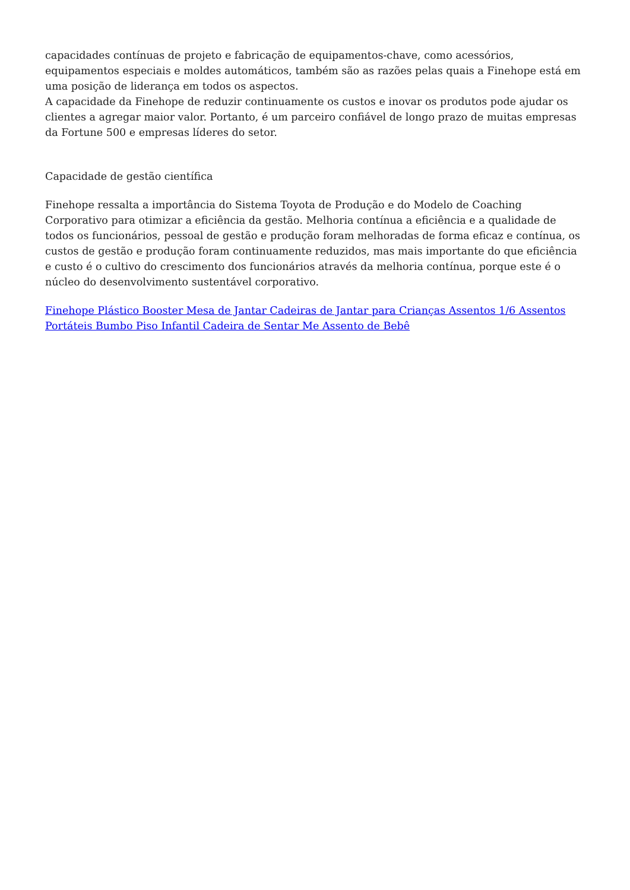capacidades contínuas de projeto e fabricação de equipamentos-chave, como acessórios, equipamentos especiais e moldes automáticos, também são as razões pelas quais a Finehope está em uma posição de liderança em todos os aspectos.
A capacidade da Finehope de reduzir continuamente os custos e inovar os produtos pode ajudar os clientes a agregar maior valor. Portanto, é um parceiro confiável de longo prazo de muitas empresas da Fortune 500 e empresas líderes do setor.
Capacidade de gestão científica
Finehope ressalta a importância do Sistema Toyota de Produção e do Modelo de Coaching Corporativo para otimizar a eficiência da gestão. Melhoria contínua a eficiência e a qualidade de todos os funcionários, pessoal de gestão e produção foram melhoradas de forma eficaz e contínua, os custos de gestão e produção foram continuamente reduzidos, mas mais importante do que eficiência e custo é o cultivo do crescimento dos funcionários através da melhoria contínua, porque este é o núcleo do desenvolvimento sustentável corporativo.
Finehope Plástico Booster Mesa de Jantar Cadeiras de Jantar para Crianças Assentos 1/6 Assentos Portáteis Bumbo Piso Infantil Cadeira de Sentar Me Assento de Bebê